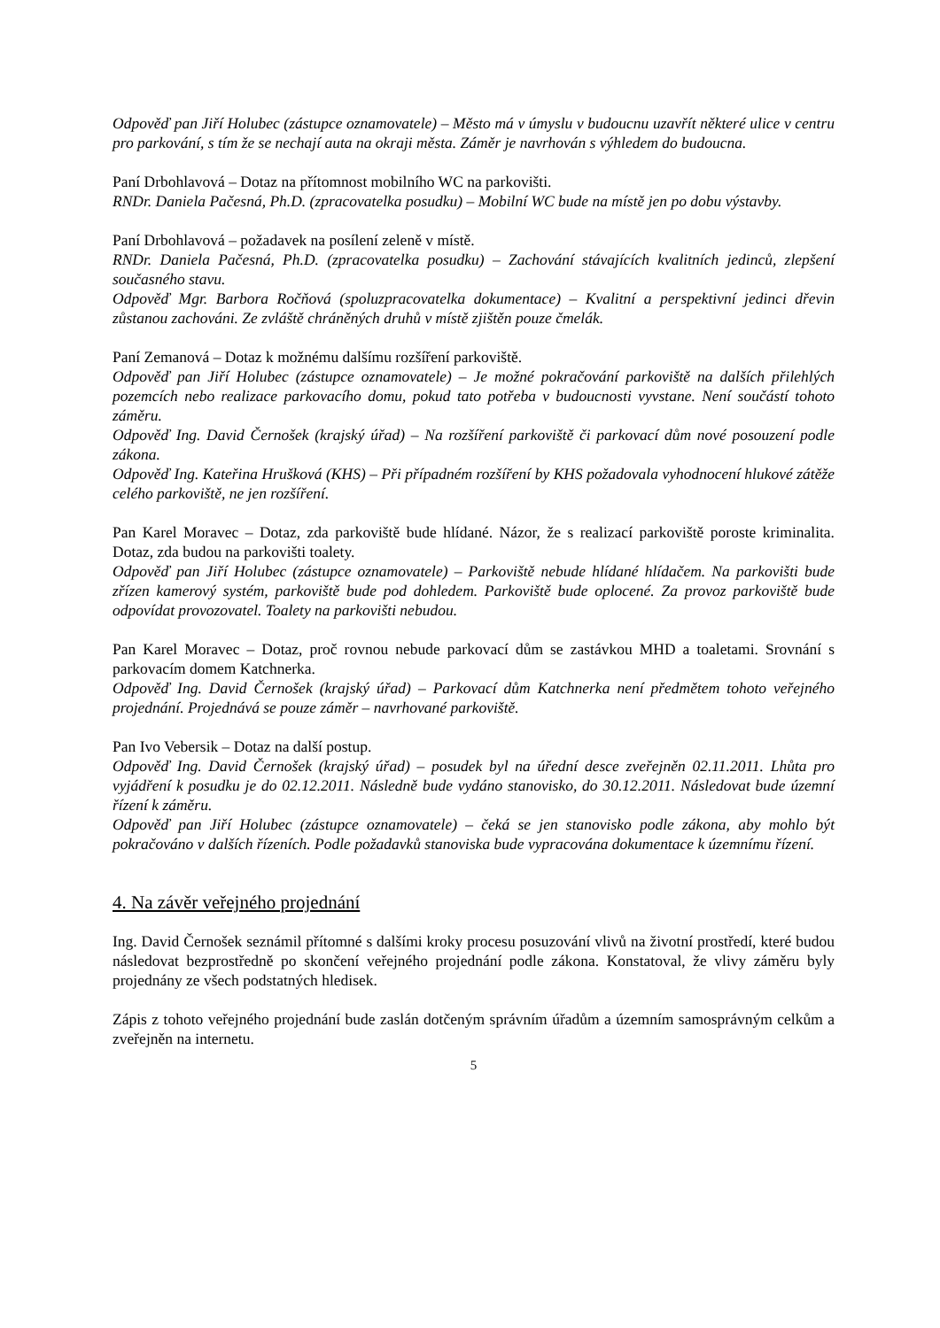Odpověď pan Jiří Holubec (zástupce oznamovatele) – Město má v úmyslu v budoucnu uzavřít některé ulice v centru pro parkování, s tím že se nechají auta na okraji města. Záměr je navrhován s výhledem do budoucna.
Paní Drbohlavová – Dotaz na přítomnost mobilního WC na parkovišti.
RNDr. Daniela Pačesná, Ph.D. (zpracovatelka posudku) – Mobilní WC bude na místě jen po dobu výstavby.
Paní Drbohlavová – požadavek na posílení zeleně v místě.
RNDr. Daniela Pačesná, Ph.D. (zpracovatelka posudku) – Zachování stávajících kvalitních jedinců, zlepšení současného stavu.
Odpověď Mgr. Barbora Ročňová (spoluzpracovatelka dokumentace) – Kvalitní a perspektivní jedinci dřevin zůstanou zachováni. Ze zvláště chráněných druhů v místě zjištěn pouze čmelák.
Paní Zemanová – Dotaz k možnému dalšímu rozšíření parkoviště.
Odpověď pan Jiří Holubec (zástupce oznamovatele) – Je možné pokračování parkoviště na dalších přilehlých pozemcích nebo realizace parkovacího domu, pokud tato potřeba v budoucnosti vyvstane. Není součástí tohoto záměru.
Odpověď Ing. David Černošek (krajský úřad) – Na rozšíření parkoviště či parkovací dům nové posouzení podle zákona.
Odpověď Ing. Kateřina Hrušková (KHS) – Při případném rozšíření by KHS požadovala vyhodnocení hlukové zátěže celého parkoviště, ne jen rozšíření.
Pan Karel Moravec – Dotaz, zda parkoviště bude hlídané. Názor, že s realizací parkoviště poroste kriminalita. Dotaz, zda budou na parkovišti toalety.
Odpověď pan Jiří Holubec (zástupce oznamovatele) – Parkoviště nebude hlídané hlídačem. Na parkovišti bude zřízen kamerový systém, parkoviště bude pod dohledem. Parkoviště bude oplocené. Za provoz parkoviště bude odpovídat provozovatel. Toalety na parkovišti nebudou.
Pan Karel Moravec – Dotaz, proč rovnou nebude parkovací dům se zastávkou MHD a toaletami. Srovnání s parkovacím domem Katchnerka.
Odpověď Ing. David Černošek (krajský úřad) – Parkovací dům Katchnerka není předmětem tohoto veřejného projednání. Projednává se pouze záměr – navrhované parkoviště.
Pan Ivo Vebersik – Dotaz na další postup.
Odpověď Ing. David Černošek (krajský úřad) – posudek byl na úřední desce zveřejněn 02.11.2011. Lhůta pro vyjádření k posudku je do 02.12.2011. Následně bude vydáno stanovisko, do 30.12.2011. Následovat bude územní řízení k záměru.
Odpověď pan Jiří Holubec (zástupce oznamovatele) – čeká se jen stanovisko podle zákona, aby mohlo být pokračováno v dalších řízeních. Podle požadavků stanoviska bude vypracována dokumentace k územnímu řízení.
4. Na závěr veřejného projednání
Ing. David Černošek seznámil přítomné s dalšími kroky procesu posuzování vlivů na životní prostředí, které budou následovat bezprostředně po skončení veřejného projednání podle zákona. Konstatoval, že vlivy záměru byly projednány ze všech podstatných hledisek.
Zápis z tohoto veřejného projednání bude zaslán dotčeným správním úřadům a územním samosprávným celkům a zveřejněn na internetu.
5